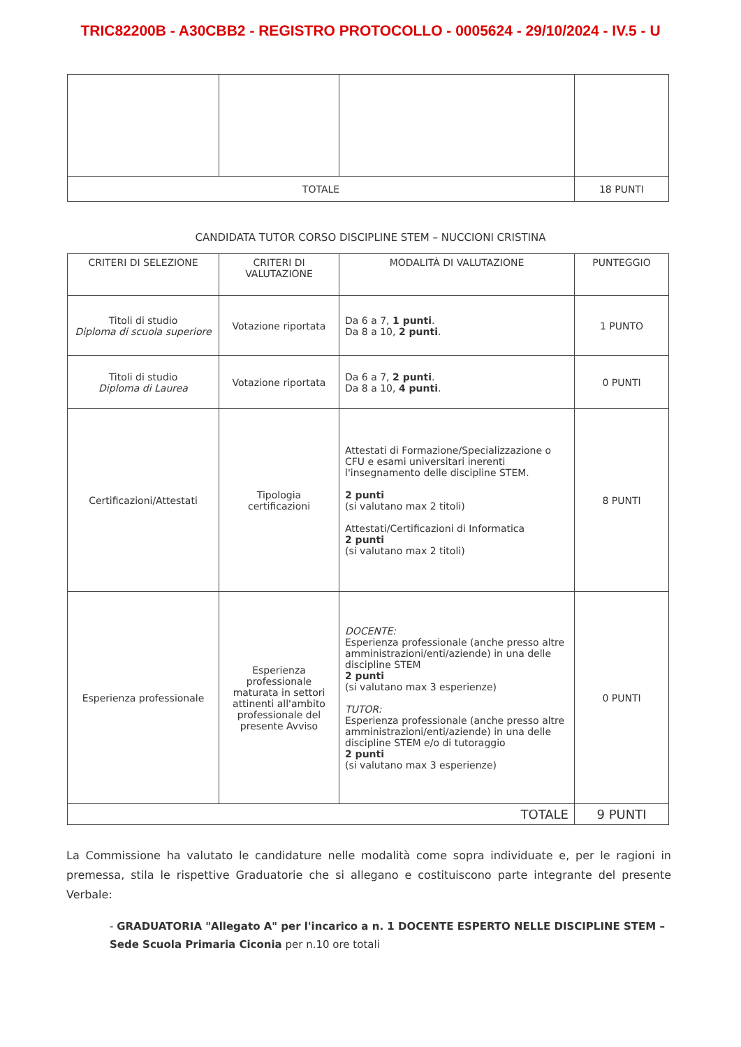TRIC82200B - A30CBB2 - REGISTRO PROTOCOLLO - 0005624 - 29/10/2024 - IV.5 - U
| TOTALE | | | 18 PUNTI |
CANDIDATA TUTOR CORSO DISCIPLINE STEM – NUCCIONI CRISTINA
| CRITERI DI SELEZIONE | CRITERI DI VALUTAZIONE | MODALITÀ DI VALUTAZIONE | PUNTEGGIO |
| --- | --- | --- | --- |
| Titoli di studio Diploma di scuola superiore | Votazione riportata | Da 6 a 7, 1 punti . Da 8 a 10, 2 punti . | 1 PUNTO |
| Titoli di studio Diploma di Laurea | Votazione riportata | Da 6 a 7, 2 punti . Da 8 a 10, 4 punti . | 0 PUNTI |
| Certificazioni/Attestati | Tipologia certificazioni | Attestati di Formazione/Specializzazione o CFU e esami universitari inerenti l'insegnamento delle discipline STEM. 2 punti (si valutano max 2 titoli) Attestati/Certificazioni di Informatica 2 punti (si valutano max 2 titoli) | 8 PUNTI |
| Esperienza professionale | Esperienza professionale maturata in settori attinenti all'ambito professionale del presente Avviso | DOCENTE: Esperienza professionale (anche presso altre amministrazioni/enti/aziende) in una delle discipline STEM 2 punti (si valutano max 3 esperienze) TUTOR: Esperienza professionale (anche presso altre amministrazioni/enti/aziende) in una delle discipline STEM e/o di tutoraggio 2 punti (si valutano max 3 esperienze) | 0 PUNTI |
| TOTALE | | | 9 PUNTI |
La Commissione ha valutato le candidature nelle modalità come sopra individuate e, per le ragioni in premessa, stila le rispettive Graduatorie che si allegano e costituiscono parte integrante del presente Verbale:
- GRADUATORIA "Allegato A" per l'incarico a n. 1 DOCENTE ESPERTO NELLE DISCIPLINE STEM – Sede Scuola Primaria Ciconia per n.10 ore totali